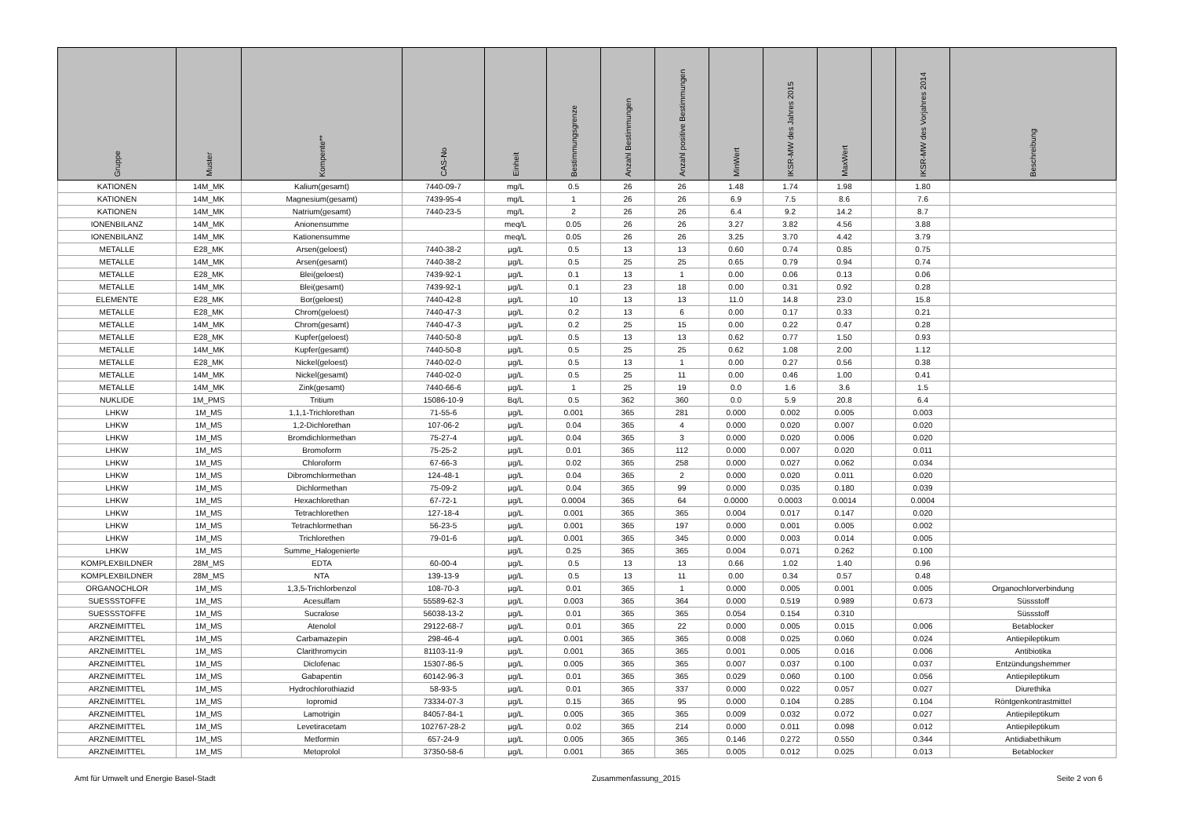| Gruppe | Muster | Kompente** | CAS-No | Einheit | Bestimmungsgrenze | Anzahl Bestimmungen | Anzahl positive Bestimmungen | MinWert | IKSR-MW des Jahres 2015 | MaxWert | | IKSR-MW des Vorjahres 2014 | Beschreibung |
| --- | --- | --- | --- | --- | --- | --- | --- | --- | --- | --- | --- | --- | --- |
| KATIONEN | 14M_MK | Kalium(gesamt) | 7440-09-7 | mg/L | 0.5 | 26 | 26 | 1.48 | 1.74 | 1.98 | | 1.80 | |
| KATIONEN | 14M_MK | Magnesium(gesamt) | 7439-95-4 | mg/L | 1 | 26 | 26 | 6.9 | 7.5 | 8.6 | | 7.6 | |
| KATIONEN | 14M_MK | Natrium(gesamt) | 7440-23-5 | mg/L | 2 | 26 | 26 | 6.4 | 9.2 | 14.2 | | 8.7 | |
| IONENBILANZ | 14M_MK | Anionensumme | | meq/L | 0.05 | 26 | 26 | 3.27 | 3.82 | 4.56 | | 3.88 | |
| IONENBILANZ | 14M_MK | Kationensumme | | meq/L | 0.05 | 26 | 26 | 3.25 | 3.70 | 4.42 | | 3.79 | |
| METALLE | E28_MK | Arsen(geloest) | 7440-38-2 | µg/L | 0.5 | 13 | 13 | 0.60 | 0.74 | 0.85 | | 0.75 | |
| METALLE | 14M_MK | Arsen(gesamt) | 7440-38-2 | µg/L | 0.5 | 25 | 25 | 0.65 | 0.79 | 0.94 | | 0.74 | |
| METALLE | E28_MK | Blei(geloest) | 7439-92-1 | µg/L | 0.1 | 13 | 1 | 0.00 | 0.06 | 0.13 | | 0.06 | |
| METALLE | 14M_MK | Blei(gesamt) | 7439-92-1 | µg/L | 0.1 | 23 | 18 | 0.00 | 0.31 | 0.92 | | 0.28 | |
| ELEMENTE | E28_MK | Bor(geloest) | 7440-42-8 | µg/L | 10 | 13 | 13 | 11.0 | 14.8 | 23.0 | | 15.8 | |
| METALLE | E28_MK | Chrom(geloest) | 7440-47-3 | µg/L | 0.2 | 13 | 6 | 0.00 | 0.17 | 0.33 | | 0.21 | |
| METALLE | 14M_MK | Chrom(gesamt) | 7440-47-3 | µg/L | 0.2 | 25 | 15 | 0.00 | 0.22 | 0.47 | | 0.28 | |
| METALLE | E28_MK | Kupfer(geloest) | 7440-50-8 | µg/L | 0.5 | 13 | 13 | 0.62 | 0.77 | 1.50 | | 0.93 | |
| METALLE | 14M_MK | Kupfer(gesamt) | 7440-50-8 | µg/L | 0.5 | 25 | 25 | 0.62 | 1.08 | 2.00 | | 1.12 | |
| METALLE | E28_MK | Nickel(geloest) | 7440-02-0 | µg/L | 0.5 | 13 | 1 | 0.00 | 0.27 | 0.56 | | 0.38 | |
| METALLE | 14M_MK | Nickel(gesamt) | 7440-02-0 | µg/L | 0.5 | 25 | 11 | 0.00 | 0.46 | 1.00 | | 0.41 | |
| METALLE | 14M_MK | Zink(gesamt) | 7440-66-6 | µg/L | 1 | 25 | 19 | 0.0 | 1.6 | 3.6 | | 1.5 | |
| NUKLIDE | 1M_PMS | Tritium | 15086-10-9 | Bq/L | 0.5 | 362 | 360 | 0.0 | 5.9 | 20.8 | | 6.4 | |
| LHKW | 1M_MS | 1,1,1-Trichlorethan | 71-55-6 | µg/L | 0.001 | 365 | 281 | 0.000 | 0.002 | 0.005 | | 0.003 | |
| LHKW | 1M_MS | 1,2-Dichlorethan | 107-06-2 | µg/L | 0.04 | 365 | 4 | 0.000 | 0.020 | 0.007 | | 0.020 | |
| LHKW | 1M_MS | Bromdichlormethan | 75-27-4 | µg/L | 0.04 | 365 | 3 | 0.000 | 0.020 | 0.006 | | 0.020 | |
| LHKW | 1M_MS | Bromoform | 75-25-2 | µg/L | 0.01 | 365 | 112 | 0.000 | 0.007 | 0.020 | | 0.011 | |
| LHKW | 1M_MS | Chloroform | 67-66-3 | µg/L | 0.02 | 365 | 258 | 0.000 | 0.027 | 0.062 | | 0.034 | |
| LHKW | 1M_MS | Dibromchlormethan | 124-48-1 | µg/L | 0.04 | 365 | 2 | 0.000 | 0.020 | 0.011 | | 0.020 | |
| LHKW | 1M_MS | Dichlormethan | 75-09-2 | µg/L | 0.04 | 365 | 99 | 0.000 | 0.035 | 0.180 | | 0.039 | |
| LHKW | 1M_MS | Hexachlorethan | 67-72-1 | µg/L | 0.0004 | 365 | 64 | 0.0000 | 0.0003 | 0.0014 | | 0.0004 | |
| LHKW | 1M_MS | Tetrachlorethen | 127-18-4 | µg/L | 0.001 | 365 | 365 | 0.004 | 0.017 | 0.147 | | 0.020 | |
| LHKW | 1M_MS | Tetrachlormethan | 56-23-5 | µg/L | 0.001 | 365 | 197 | 0.000 | 0.001 | 0.005 | | 0.002 | |
| LHKW | 1M_MS | Trichlorethen | 79-01-6 | µg/L | 0.001 | 365 | 345 | 0.000 | 0.003 | 0.014 | | 0.005 | |
| LHKW | 1M_MS | Summe_Halogenierte | | µg/L | 0.25 | 365 | 365 | 0.004 | 0.071 | 0.262 | | 0.100 | |
| KOMPLEXBILDNER | 28M_MS | EDTA | 60-00-4 | µg/L | 0.5 | 13 | 13 | 0.66 | 1.02 | 1.40 | | 0.96 | |
| KOMPLEXBILDNER | 28M_MS | NTA | 139-13-9 | µg/L | 0.5 | 13 | 11 | 0.00 | 0.34 | 0.57 | | 0.48 | |
| ORGANOCHLOR | 1M_MS | 1,3,5-Trichlorbenzol | 108-70-3 | µg/L | 0.01 | 365 | 1 | 0.000 | 0.005 | 0.001 | | 0.005 | Organochlorverbindung |
| SUESSSTOFFE | 1M_MS | Acesulfam | 55589-62-3 | µg/L | 0.003 | 365 | 364 | 0.000 | 0.519 | 0.989 | | 0.673 | Süssstoff |
| SUESSSTOFFE | 1M_MS | Sucralose | 56038-13-2 | µg/L | 0.01 | 365 | 365 | 0.054 | 0.154 | 0.310 | | | Süssstoff |
| ARZNEIMITTEL | 1M_MS | Atenolol | 29122-68-7 | µg/L | 0.01 | 365 | 22 | 0.000 | 0.005 | 0.015 | | 0.006 | Betablocker |
| ARZNEIMITTEL | 1M_MS | Carbamazepin | 298-46-4 | µg/L | 0.001 | 365 | 365 | 0.008 | 0.025 | 0.060 | | 0.024 | Antiepileptikum |
| ARZNEIMITTEL | 1M_MS | Clarithromycin | 81103-11-9 | µg/L | 0.001 | 365 | 365 | 0.001 | 0.005 | 0.016 | | 0.006 | Antibiotika |
| ARZNEIMITTEL | 1M_MS | Diclofenac | 15307-86-5 | µg/L | 0.005 | 365 | 365 | 0.007 | 0.037 | 0.100 | | 0.037 | Entzündungshemmer |
| ARZNEIMITTEL | 1M_MS | Gabapentin | 60142-96-3 | µg/L | 0.01 | 365 | 365 | 0.029 | 0.060 | 0.100 | | 0.056 | Antiepileptikum |
| ARZNEIMITTEL | 1M_MS | Hydrochlorothiazid | 58-93-5 | µg/L | 0.01 | 365 | 337 | 0.000 | 0.022 | 0.057 | | 0.027 | Diurethika |
| ARZNEIMITTEL | 1M_MS | Iopromid | 73334-07-3 | µg/L | 0.15 | 365 | 95 | 0.000 | 0.104 | 0.285 | | 0.104 | Röntgenkontrastmittel |
| ARZNEIMITTEL | 1M_MS | Lamotrigin | 84057-84-1 | µg/L | 0.005 | 365 | 365 | 0.009 | 0.032 | 0.072 | | 0.027 | Antiepileptikum |
| ARZNEIMITTEL | 1M_MS | Levetiracetam | 102767-28-2 | µg/L | 0.02 | 365 | 214 | 0.000 | 0.011 | 0.098 | | 0.012 | Antiepileptikum |
| ARZNEIMITTEL | 1M_MS | Metformin | 657-24-9 | µg/L | 0.005 | 365 | 365 | 0.146 | 0.272 | 0.550 | | 0.344 | Antidiabethikum |
| ARZNEIMITTEL | 1M_MS | Metoprolol | 37350-58-6 | µg/L | 0.001 | 365 | 365 | 0.005 | 0.012 | 0.025 | | 0.013 | Betablocker |
Amt für Umwelt und Energie Basel-Stadt Zusammenfassung_2015 Seite 2 von 6